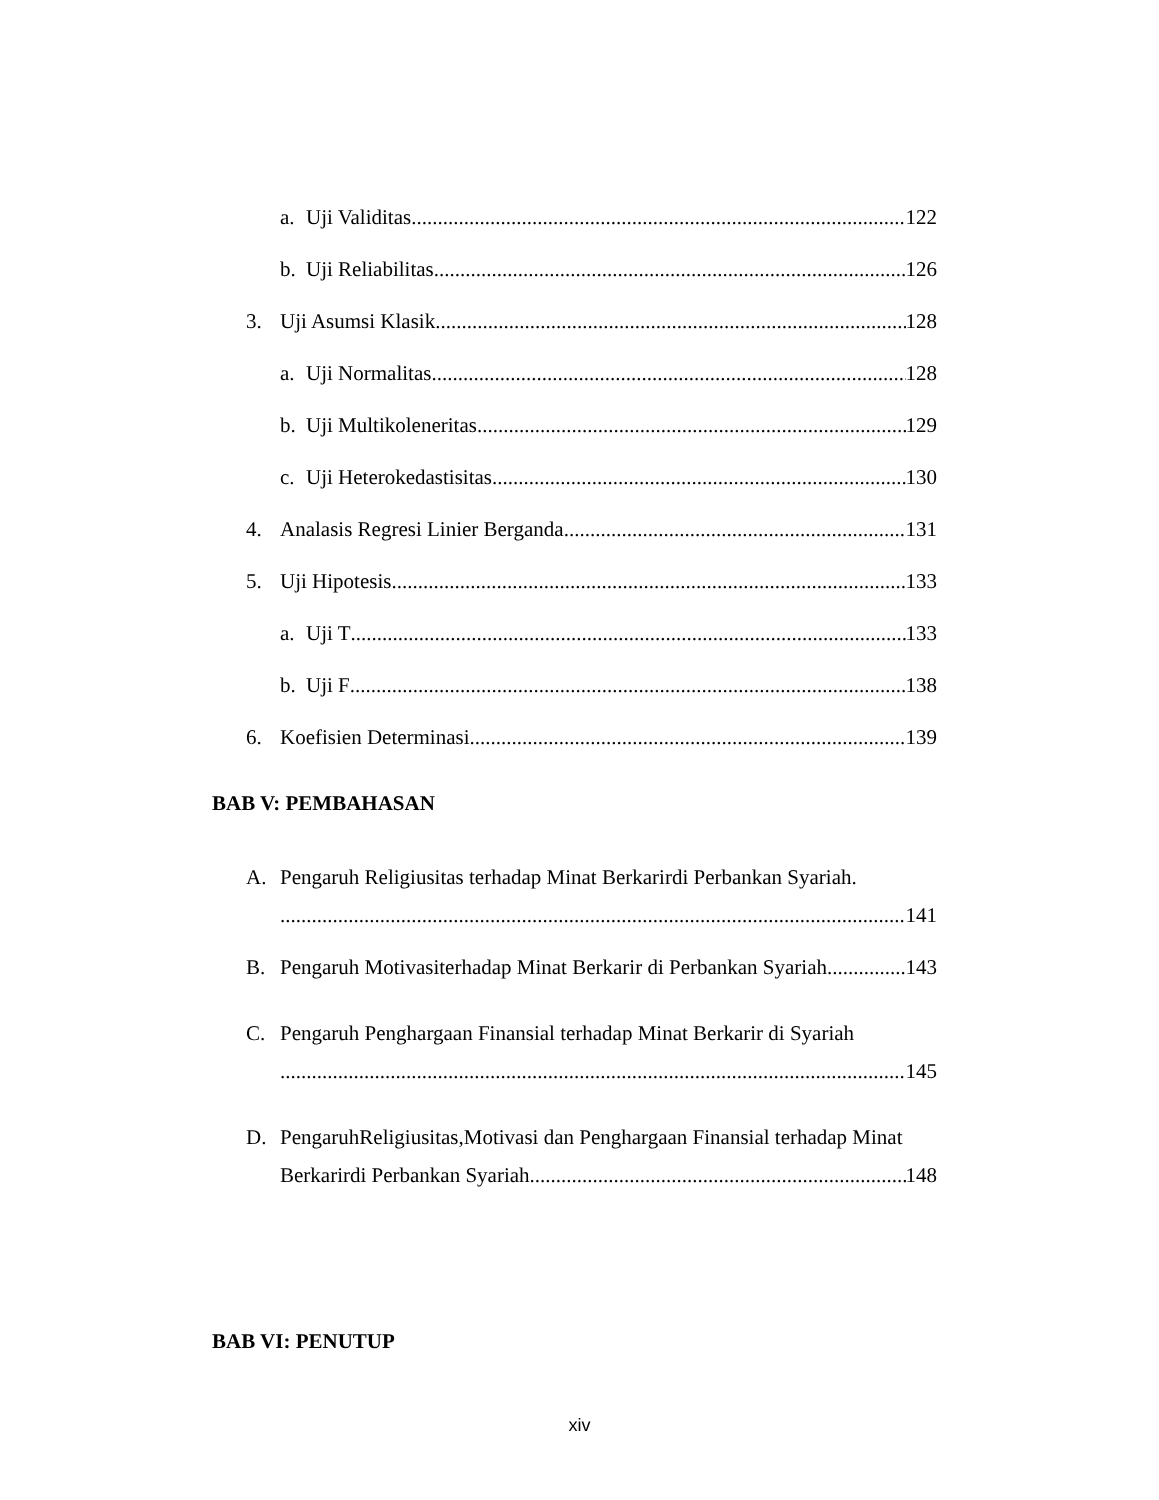a. Uji Validitas 122
b. Uji Reliabilitas 126
3. Uji Asumsi Klasik 128
a. Uji Normalitas 128
b. Uji Multikoleneritas 129
c. Uji Heterokedastisitas 130
4. Analasis Regresi Linier Berganda 131
5. Uji Hipotesis 133
a. Uji T 133
b. Uji F 138
6. Koefisien Determinasi 139
BAB V: PEMBAHASAN
A. Pengaruh Religiusitas terhadap Minat Berkarirdi Perbankan Syariah.
141
B. Pengaruh Motivasiterhadap Minat Berkarir di Perbankan Syariah 143
C. Pengaruh Penghargaan Finansial terhadap Minat Berkarir di Syariah
145
D. PengaruhReligiusitas,Motivasi dan Penghargaan Finansial terhadap Minat
Berkarirdi Perbankan Syariah 148
BAB VI: PENUTUP
xiv